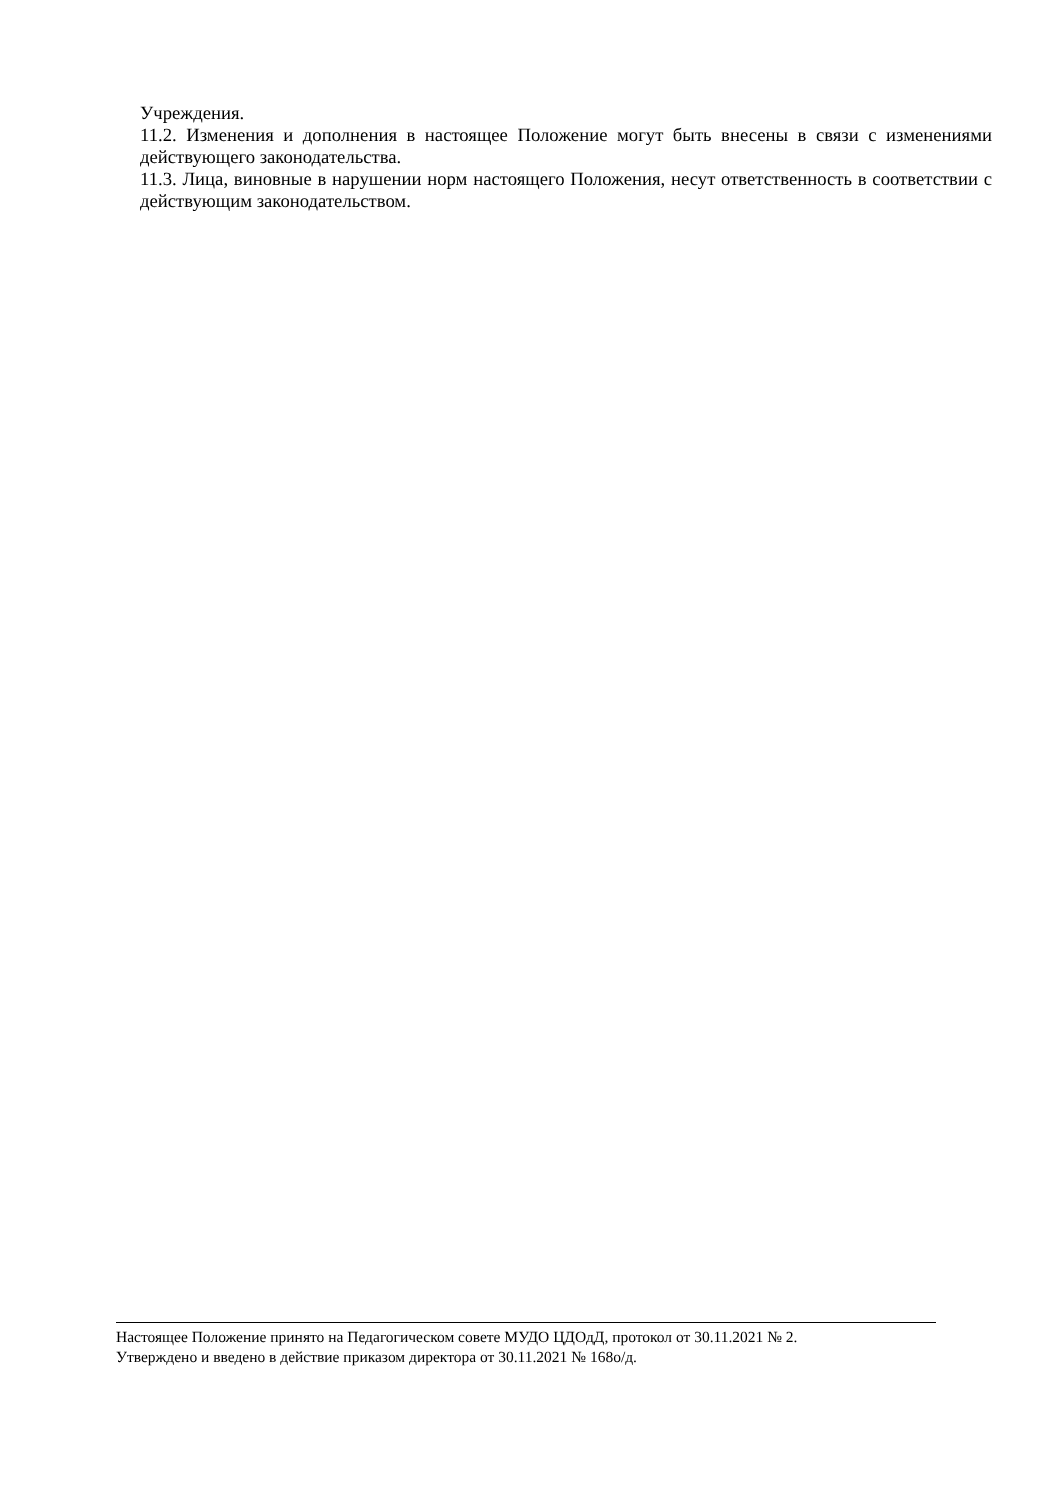Учреждения.
11.2. Изменения и дополнения в настоящее Положение могут быть внесены в связи с изменениями действующего законодательства.
11.3. Лица, виновные в нарушении норм настоящего Положения, несут ответственность в соответствии с действующим законодательством.
Настоящее Положение принято на Педагогическом совете МУДО ЦДОдД, протокол от 30.11.2021 № 2.
Утверждено и введено в действие приказом директора от 30.11.2021 № 168о/д.